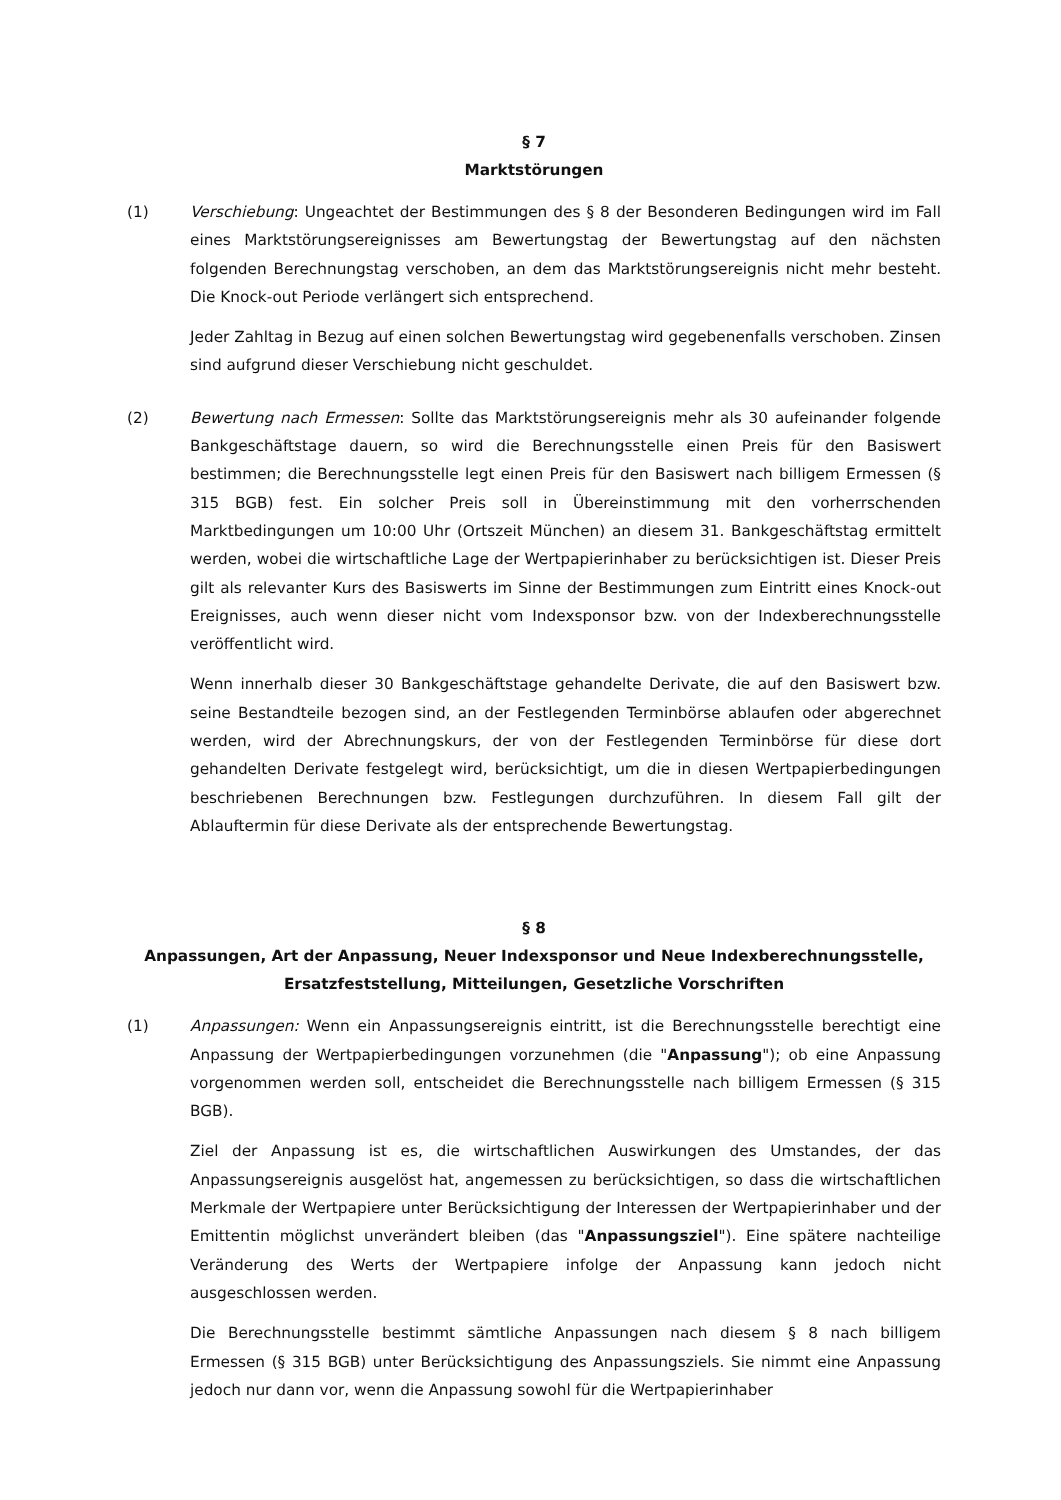§ 7
Marktstörungen
(1) Verschiebung: Ungeachtet der Bestimmungen des § 8 der Besonderen Bedingungen wird im Fall eines Marktstörungsereignisses am Bewertungstag der Bewertungstag auf den nächsten folgenden Berechnungstag verschoben, an dem das Marktstörungsereignis nicht mehr besteht. Die Knock-out Periode verlängert sich entsprechend.
Jeder Zahltag in Bezug auf einen solchen Bewertungstag wird gegebenenfalls verschoben. Zinsen sind aufgrund dieser Verschiebung nicht geschuldet.
(2) Bewertung nach Ermessen: Sollte das Marktstörungsereignis mehr als 30 aufeinander folgende Bankgeschäftstage dauern, so wird die Berechnungsstelle einen Preis für den Basiswert bestimmen; die Berechnungsstelle legt einen Preis für den Basiswert nach billigem Ermessen (§ 315 BGB) fest. Ein solcher Preis soll in Übereinstimmung mit den vorherrschenden Marktbedingungen um 10:00 Uhr (Ortszeit München) an diesem 31. Bankgeschäftstag ermittelt werden, wobei die wirtschaftliche Lage der Wertpapierinhaber zu berücksichtigen ist. Dieser Preis gilt als relevanter Kurs des Basiswerts im Sinne der Bestimmungen zum Eintritt eines Knock-out Ereignisses, auch wenn dieser nicht vom Indexsponsor bzw. von der Indexberechnungsstelle veröffentlicht wird.
Wenn innerhalb dieser 30 Bankgeschäftstage gehandelte Derivate, die auf den Basiswert bzw. seine Bestandteile bezogen sind, an der Festlegenden Terminbörse ablaufen oder abgerechnet werden, wird der Abrechnungskurs, der von der Festlegenden Terminbörse für diese dort gehandelten Derivate festgelegt wird, berücksichtigt, um die in diesen Wertpapierbedingungen beschriebenen Berechnungen bzw. Festlegungen durchzuführen. In diesem Fall gilt der Ablauftermin für diese Derivate als der entsprechende Bewertungstag.
§ 8
Anpassungen, Art der Anpassung, Neuer Indexsponsor und Neue Indexberechnungsstelle, Ersatzfeststellung, Mitteilungen, Gesetzliche Vorschriften
(1) Anpassungen: Wenn ein Anpassungsereignis eintritt, ist die Berechnungsstelle berechtigt eine Anpassung der Wertpapierbedingungen vorzunehmen (die "Anpassung"); ob eine Anpassung vorgenommen werden soll, entscheidet die Berechnungsstelle nach billigem Ermessen (§ 315 BGB).
Ziel der Anpassung ist es, die wirtschaftlichen Auswirkungen des Umstandes, der das Anpassungsereignis ausgelöst hat, angemessen zu berücksichtigen, so dass die wirtschaftlichen Merkmale der Wertpapiere unter Berücksichtigung der Interessen der Wertpapierinhaber und der Emittentin möglichst unverändert bleiben (das "Anpassungsziel"). Eine spätere nachteilige Veränderung des Werts der Wertpapiere infolge der Anpassung kann jedoch nicht ausgeschlossen werden.
Die Berechnungsstelle bestimmt sämtliche Anpassungen nach diesem § 8 nach billigem Ermessen (§ 315 BGB) unter Berücksichtigung des Anpassungsziels. Sie nimmt eine Anpassung jedoch nur dann vor, wenn die Anpassung sowohl für die Wertpapierinhaber